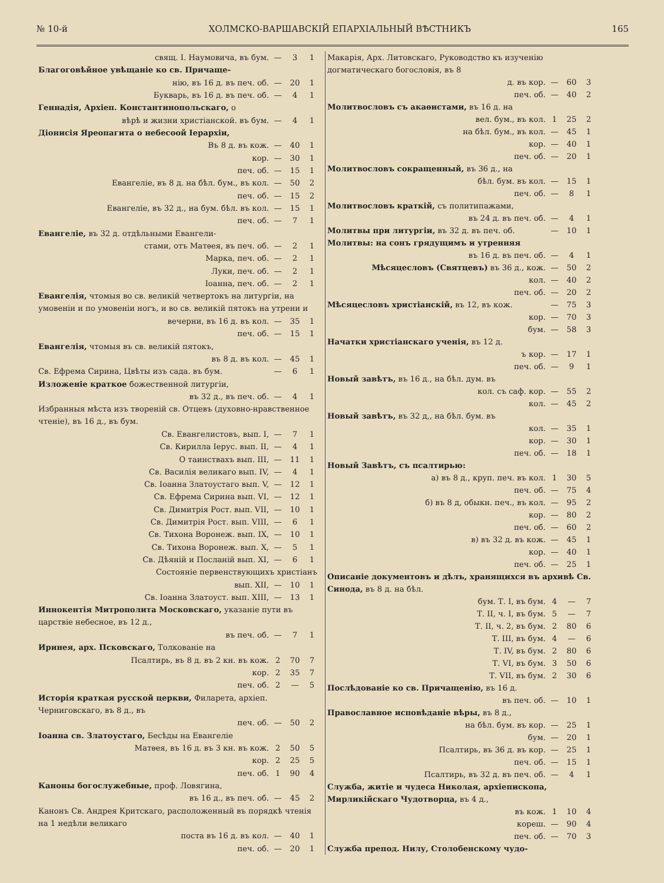№ 10-й ХОЛМСКО-ВАРШАВСКІЙ ЕПАРХІАЛЬНЫЙ ВѢСТНИКЪ 165
| свящ. І. Наумовича, въ бум. | — | 3 | 1 |
| Благоговѣйное увѣщаніе ко св. Причаще- | | | |
| нію, въ 16 д. въ печ. об. | — | 20 | 1 |
| Букварь, въ 16 д. въ печ. об. | — | 4 | 1 |
| Геннадія, Архіеп. Константинопольскаго, о | | | |
| вѣрѣ и жизни христіанской. въ бум. | — | 4 | 1 |
| Діонисія Яреопагита о небесоой Іерархіи, | | | |
| Въ 8 д. въ кож. | — | 40 | 1 |
| кор. | — | 30 | 1 |
| печ. об. | — | 15 | 1 |
| Евангеліе, въ 8 д. на бѣл. бум., въ кол. | — | 50 | 2 |
| печ. об. | — | 15 | 2 |
| Евангеліе, въ 32 д., на бум. бѣл. въ кол. | — | 15 | 1 |
| печ. об. | — | 7 | 1 |
| Евангеліе, въ 32 д. отдѣльными Евангели- | | | |
| стами, отъ Матѳея, въ печ. об. | — | 2 | 1 |
| Марка, печ. об. | — | 2 | 1 |
| Луки, печ. об. | — | 2 | 1 |
| Іоанна, печ. об. | — | 2 | 1 |
| Евангелія, чтомыя во св. великій четвертокъ на литургіи, на умовеніи и по умовеніи ногъ, и во св. великій пятокъ на утрени и | | | |
| вечерни, въ 16 д. въ кол. | — | 35 | 1 |
| печ. об. | — | 15 | 1 |
| Евангелія, чтомыя въ св. великій пятокъ, | | | |
| въ 8 д. въ кол. | — | 45 | 1 |
| Св. Ефрема Сирина, Цвѣты изъ сада. въ бум. | — | 6 | 1 |
| Изложеніе краткое божественной литургіи, | | | |
| въ 32 д., въ печ. об. | — | 4 | 1 |
| Избранныя мѣста изъ твореній св. Отцевъ (духовно-нравственное чтеніе), въ 16 д., въ бум. | | | |
| Св. Евангелистовъ, вып. I, | — | 7 | 1 |
| Св. Кирилла Іерус. вып. II, | — | 4 | 1 |
| О таинствахъ вып. III, | — | 11 | 1 |
| Св. Василія великаго вып. IV, | — | 4 | 1 |
| Св. Іоанна Златоустаго вып. V, | — | 12 | 1 |
| Св. Ефрема Сирина вып. VI, | — | 12 | 1 |
| Св. Димитрія Рост. вып. VII, | — | 10 | 1 |
| Св. Димитрія Рост. вып. VIII, | — | 6 | 1 |
| Св. Тихона Воронеж. вып. IX, | — | 10 | 1 |
| Св. Тихона Воронеж. вып. X, | — | 5 | 1 |
| Св. Дѣяній и Посланій вып. XI, | — | 6 | 1 |
| Состояніе первенствующихъ христіанъ | | | |
| вып. XII, | — | 10 | 1 |
| Св. Іоанна Златоуст. вып. XIII, | — | 13 | 1 |
| Иннокентія Митрополита Московскаго, указаніе пути въ царствіе небесное, въ 12 д., | | | |
| въ печ. об. | — | 7 | 1 |
| Иринея, арх. Псковскаго, Толкованіе на | | | |
| Псалтирь, въ 8 д. въ 2 кн. въ кож. | 2 | 70 | 7 |
| кор. | 2 | 35 | 7 |
| печ. об. | 2 | — | 5 |
| Исторія краткая русской церкви, Филарета, архіеп. Черниговскаго, въ 8 д., въ | | | |
| печ. об. | — | 50 | 2 |
| Іоанна св. Златоустаго, Бесѣды на Евангеліе | | | |
| Матѳея, въ 16 д. въ 3 кн. въ кож. | 2 | 50 | 5 |
| кор. | 2 | 25 | 5 |
| печ. об. | 1 | 90 | 4 |
| Каноны богослужебные, проф. Ловягина, | | | |
| въ 16 д., въ печ. об. | — | 45 | 2 |
| Канонъ Св. Андрея Критскаго, расположенный въ порядкѣ чтенія на 1 недѣли великаго | | | |
| поста въ 16 д. въ кол. | — | 40 | 1 |
| печ. об. | — | 20 | 1 |
| Макарія, Арх. Литовскаго, Руководство къ изученію догматическаго богословія, въ 8 | | | |
| д. въ кор. | — | 60 | 3 |
| печ. об. | — | 40 | 2 |
| Молитвословъ съ акаѳистами, въ 16 д. на | | | |
| вел. бум., въ кол. | 1 | 25 | 2 |
| на бѣл. бум., въ кол. | — | 45 | 1 |
| кор. | — | 40 | 1 |
| печ. об. | — | 20 | 1 |
| Молитвословъ сокращенный, въ 36 д., на | | | |
| бѣл. бум. въ кол. | — | 15 | 1 |
| печ. об. | — | 8 | 1 |
| Молитвословъ краткій, съ политипажами, | | | |
| въ 24 д. въ печ. об. | — | 4 | 1 |
| Молитвы при литургіи, въ 32 д. въ печ. об. | — | 10 | 1 |
| Молитвы: на сонъ грядущимъ и утренняя | | | |
| въ 16 д. въ печ. об. | — | 4 | 1 |
| Мѣсяцесловъ (Святцевъ) въ 36 д., кож. | — | 50 | 2 |
| кол. | — | 40 | 2 |
| печ. об. | — | 20 | 2 |
| Мѣсяцесловъ христіанскій, въ 12, въ кож. | — | 75 | 3 |
| кор. | — | 70 | 3 |
| бум. | — | 58 | 3 |
| Начатки христіанскаго ученія, въ 12 д. | | | |
| ъ кор. | — | 17 | 1 |
| печ. об. | — | 9 | 1 |
| Новый завѣтъ, въ 16 д., на бѣл. дум. въ | | | |
| кол. съ саф. кор. | — | 55 | 2 |
| кол. | — | 45 | 2 |
| Новый завѣтъ, въ 32 д,, на бѣл. бум. въ | | | |
| кол. | — | 35 | 1 |
| кор. | — | 30 | 1 |
| печ. об. | — | 18 | 1 |
| Новый Завѣтъ, съ псалтирью: | | | |
| а) въ 8 д., круп. печ. въ кол. | 1 | 30 | 5 |
| печ. об. | — | 75 | 4 |
| б) въ 8 д, обыкн. печ., въ кол. | — | 95 | 2 |
| кор. | — | 80 | 2 |
| печ. об. | — | 60 | 2 |
| в) въ 32 д. въ кож. | — | 45 | 1 |
| кор. | — | 40 | 1 |
| печ. об. | — | 25 | 1 |
| Описаніе документовъ и дѣлъ, хранящихся въ архивѣ Св. Синода, въ 8 д. на бѣл. | | | |
| бум. Т. I, въ бум. | 4 | — | 7 |
| Т. II, ч. I, въ бум. | 5 | — | 7 |
| Т. II, ч. 2, въ бум. | 2 | 80 | 6 |
| Т. III, въ бум. | 4 | — | 6 |
| Т. IV, въ бум. | 2 | 80 | 6 |
| Т. VI, въ бум. | 3 | 50 | 6 |
| Т. VII, въ бум. | 2 | 30 | 6 |
| Послѣдованіе ко св. Причащенію, въ 16 д. | | | |
| въ печ. об. | — | 10 | 1 |
| Православное исповѣданіе вѣры, въ 8 д., | | | |
| на бѣл. бум. въ кор. | — | 25 | 1 |
| бум. | — | 20 | 1 |
| Псалтирь, въ 36 д. въ кор. | — | 25 | 1 |
| печ. об. | — | 15 | 1 |
| Псалтирь, въ 32 д. въ печ. об. | — | 4 | 1 |
| Служба, житіе и чудеса Николая, архіепископа, Мирликійскаго Чудотворца, въ 4 д., | | | |
| въ кож. | 1 | 10 | 4 |
| кореш. | — | 90 | 4 |
| печ. об. | — | 70 | 3 |
| Служба препод. Нилу, Столобенскому чудо- | | | |